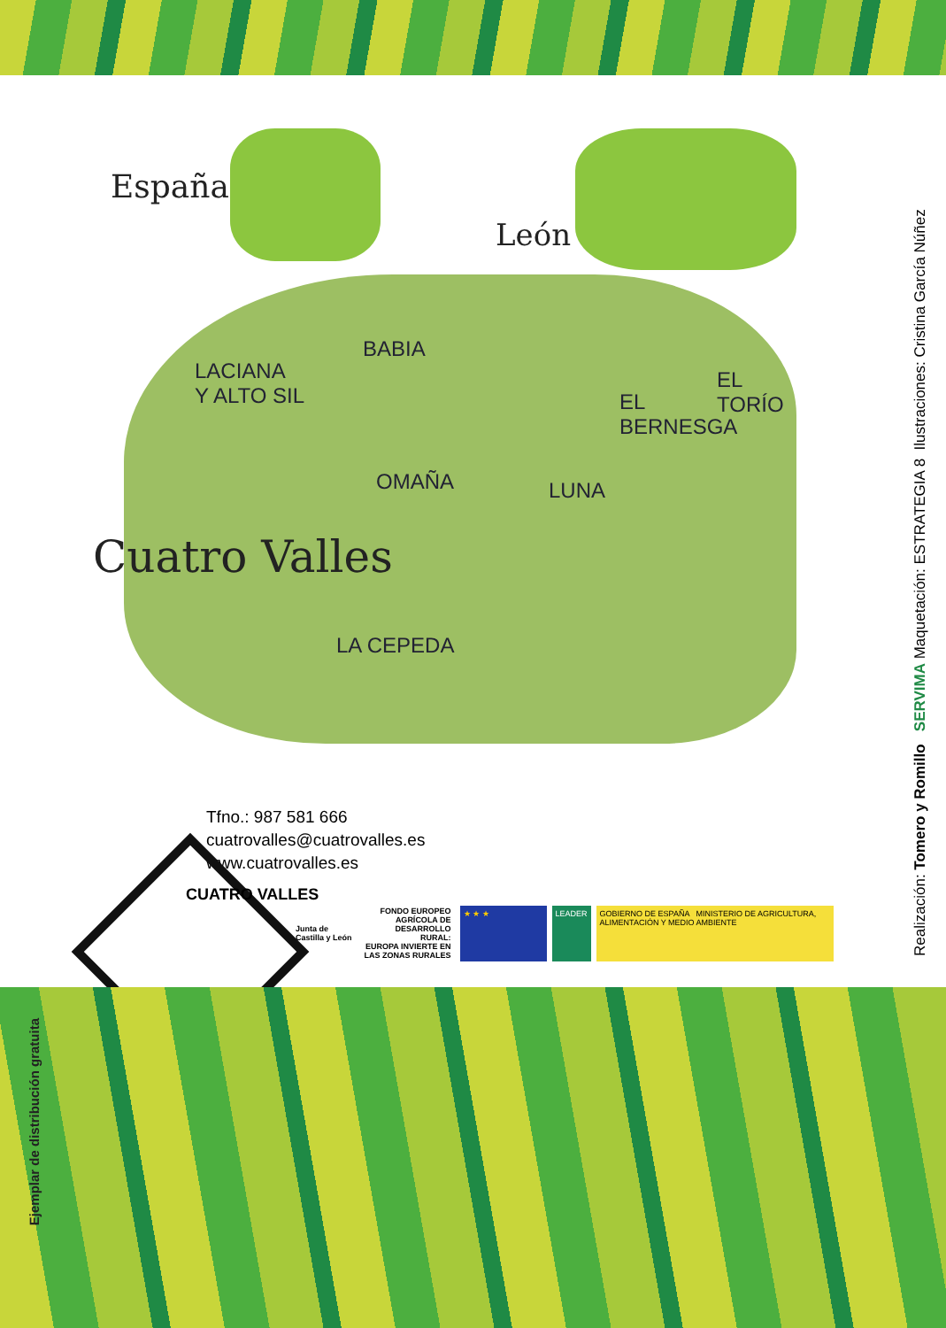España
León
LACIANA
Y ALTO SIL
BABIA
EL
BERNESGA
EL
TORÍO
OMAÑA LUNA
LA CEPEDA
Cuatro Valles
Tfno.: 987 581 666
cuatrovalles@cuatrovalles.es
www.cuatrovalles.es
CUATRO VALLES
Junta de
Castilla y León
FONDO EUROPEO
AGRÍCOLA DE
DESARROLLO
RURAL:
EUROPA INVIERTE EN
LAS ZONAS RURALES
★ ★ ★ LEADER
GOBIERNO DE ESPAÑA MINISTERIO DE AGRICULTURA, ALIMENTACIÓN Y MEDIO AMBIENTE
Realización: Tomero y Romillo SERVIMA Maquetación: ESTRATEGIA 8 Ilustraciones: Cristina García Núñez
Ejemplar de distribución gratuita